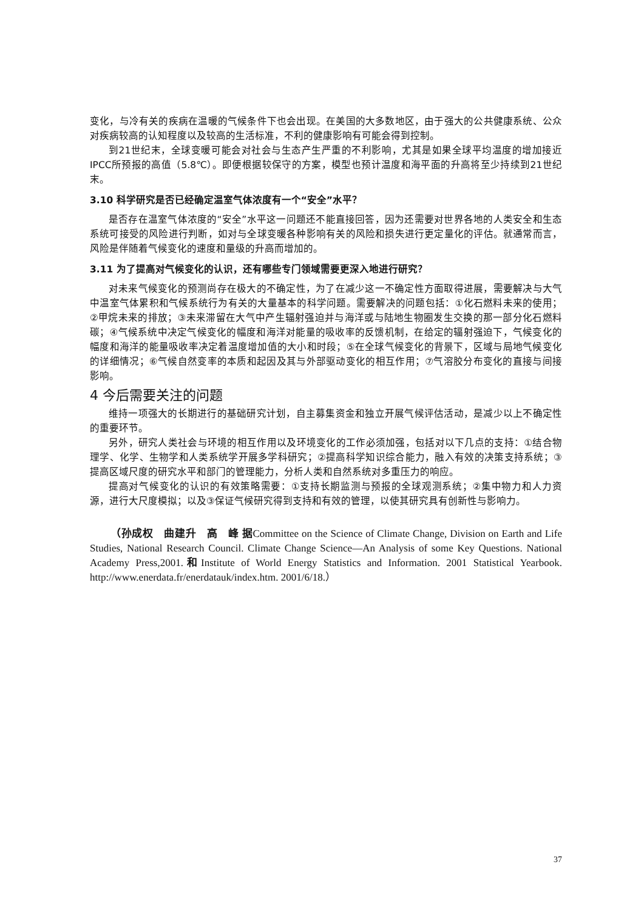变化，与冷有关的疾病在温暖的气候条件下也会出现。在美国的大多数地区，由于强大的公共健康系统、公众对疾病较高的认知程度以及较高的生活标准，不利的健康影响有可能会得到控制。
到21世纪末，全球变暖可能会对社会与生态产生严重的不利影响，尤其是如果全球平均温度的增加接近IPCC所预报的高值（5.8℃）。即便根据较保守的方案，模型也预计温度和海平面的升高将至少持续到21世纪末。
3.10 科学研究是否已经确定温室气体浓度有一个“安全”水平？
是否存在温室气体浓度的“安全”水平这一问题还不能直接回答，因为还需要对世界各地的人类安全和生态系统可接受的风险进行判断，如对与全球变暖各种影响有关的风险和损失进行更定量化的评估。就通常而言，风险是伴随着气候变化的速度和量级的升高而增加的。
3.11 为了提高对气候变化的认识，还有哪些专门领域需要更深入地进行研究？
对未来气候变化的预测尚存在极大的不确定性，为了在减少这一不确定性方面取得进展，需要解决与大气中温室气体累积和气候系统行为有关的大量基本的科学问题。需要解决的问题包括：①化石燃料未来的使用；②甲烷未来的排放；③未来滞留在大气中产生辐射强迫并与海洋或与陆地生物圈发生交换的那一部分化石燃料碳；④气候系统中决定气候变化的幅度和海洋对能量的吸收率的反馈机制，在给定的辐射强迫下，气候变化的幅度和海洋的能量吸收率决定着温度增加值的大小和时段；⑤在全球气候变化的背景下，区域与局地气候变化的详细情况；⑥气候自然变率的本质和起因及其与外部驱动变化的相互作用；⑦气溶胶分布变化的直接与间接影响。
4 今后需要关注的问题
维持一项强大的长期进行的基础研究计划，自主募集资金和独立开展气候评估活动，是减少以上不确定性的重要环节。
另外，研究人类社会与环境的相互作用以及环境变化的工作必须加强，包括对以下几点的支持：①结合物理学、化学、生物学和人类系统学开展多学科研究；②提高科学知识综合能力，融入有效的决策支持系统；③提高区域尺度的研究水平和部门的管理能力，分析人类和自然系统对多重压力的响应。
提高对气候变化的认识的有效策略需要：①支持长期监测与预报的全球观测系统；②集中物力和人力资源，进行大尺度模拟；以及③保证气候研究得到支持和有效的管理，以使其研究具有创新性与影响力。
（孙成权　曲建升　高　峰 据Committee on the Science of Climate Change, Division on Earth and Life Studies, National Research Council. Climate Change Science—An Analysis of some Key Questions. National Academy Press,2001.和Institute of World Energy Statistics and Information. 2001 Statistical Yearbook. http://www.enerdata.fr/enerdatauk/index.htm. 2001/6/18.）
37